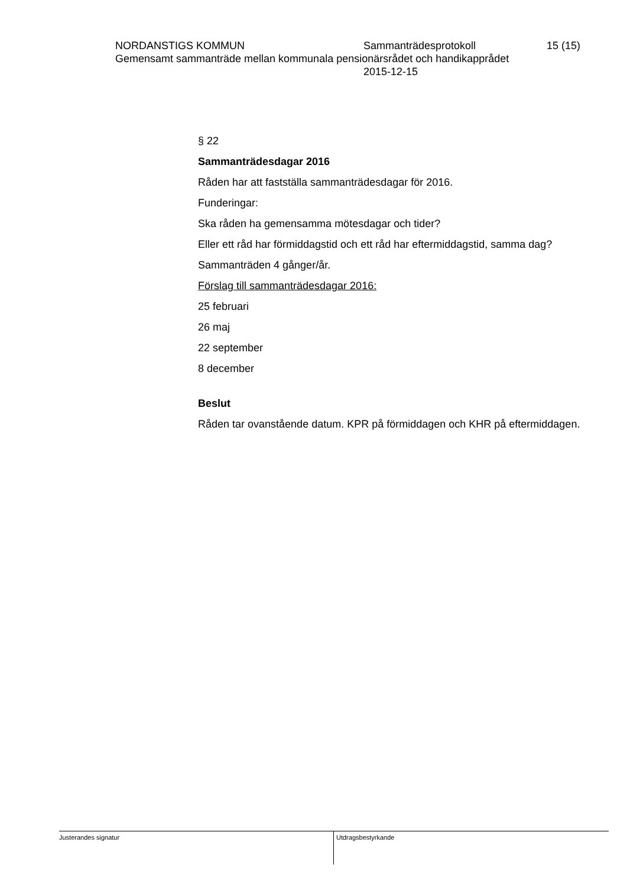NORDANSTIGS KOMMUN Sammanträdesprotokoll 15 (15)
Gemensamt sammanträde mellan kommunala pensionärsrådet och handikapprådet
2015-12-15
§ 22
Sammanträdesdagar 2016
Råden har att fastställa sammanträdesdagar för 2016.
Funderingar:
Ska råden ha gemensamma mötesdagar och tider?
Eller ett råd har förmiddagstid och ett råd har eftermiddagstid, samma dag?
Sammanträden 4 gånger/år.
Förslag till sammanträdesdagar 2016:
25 februari
26 maj
22 september
8 december
Beslut
Råden tar ovanstående datum. KPR på förmiddagen och KHR på eftermiddagen.
Justerandes signatur Utdragsbestyrkande